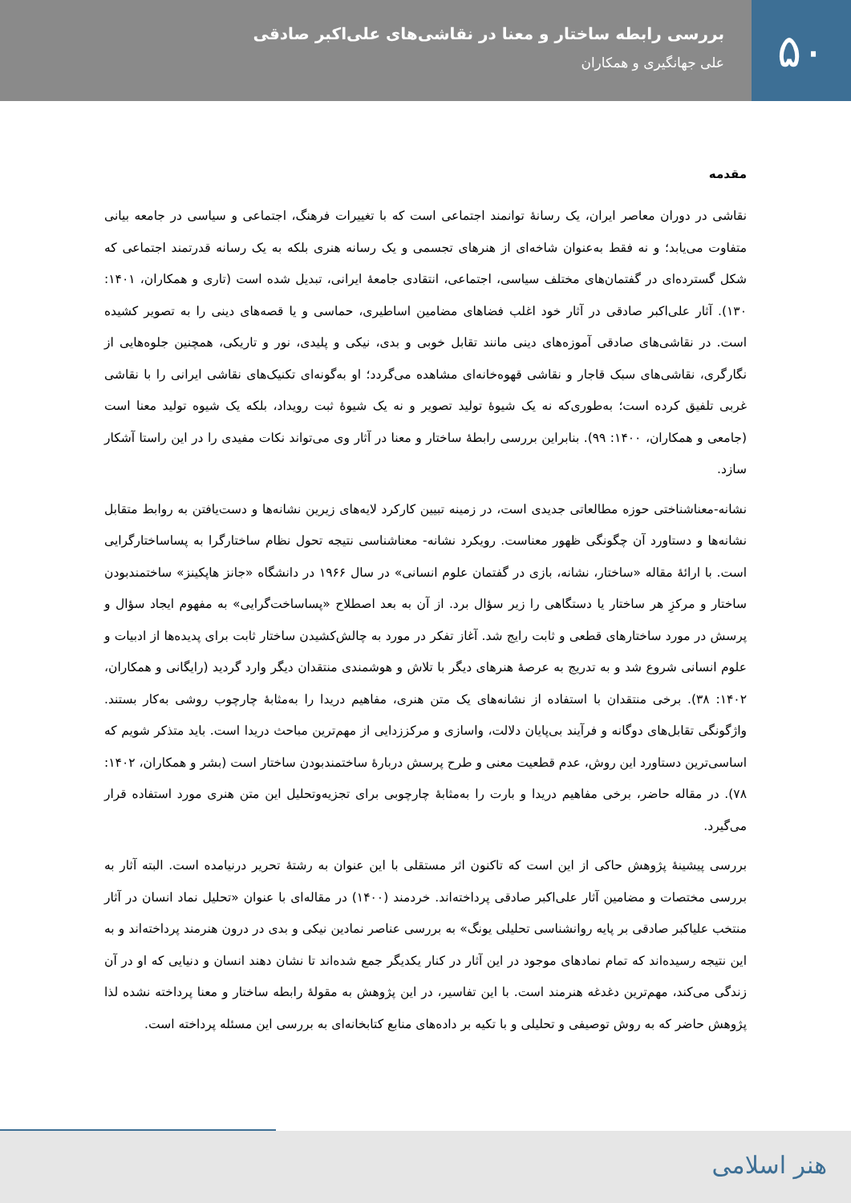۵۰
بررسی رابطه ساختار و معنا در نقاشی‌های علی‌اکبر صادقی
علی جهانگیری و همکاران
مقدمه
نقاشی در دوران معاصر ایران، یک رسانۀ توانمند اجتماعی است که با تغییرات فرهنگ، اجتماعی و سیاسی در جامعه بیانی متفاوت می‌یابد؛ و نه فقط به‌عنوان شاخه‌ای از هنرهای تجسمی و یک رسانه هنری بلکه به یک رسانه قدرتمند اجتماعی که شکل گسترده‌ای در گفتمان‌های مختلف سیاسی، اجتماعی، انتقادی جامعۀ ایرانی، تبدیل شده است (تاری و همکاران، ۱۴۰۱: ۱۳۰). آثار علی‌اکبر صادقی در آثار خود اغلب فضاهای مضامین اساطیری، حماسی و یا قصه‌های دینی را به تصویر کشیده است. در نقاشی‌های صادقی آموزه‌های دینی مانند تقابل خوبی و بدی، نیکی و پلیدی، نور و تاریکی، همچنین جلوه‌هایی از نگارگری، نقاشی‌های سبک قاجار و نقاشی قهوه‌خانه‌ای مشاهده می‌گردد؛ او به‌گونه‌ای تکنیک‌های نقاشی ایرانی را با نقاشی غربی تلفیق کرده است؛ به‌طوری‌که نه یک شیوۀ تولید تصویر و نه یک شیوۀ ثبت رویداد، بلکه یک شیوه تولید معنا است (جامعی و همکاران، ۱۴۰۰: ۹۹). بنابراین بررسی رابطۀ ساختار و معنا در آثار وی می‌تواند نکات مفیدی را در این راستا آشکار سازد.
نشانه-معناشناختی حوزه مطالعاتی جدیدی است، در زمینه تبیین کارکرد لایه‌های زیرین نشانه‌ها و دست‌یافتن به روابط متقابل نشانه‌ها و دستاورد آن چگونگی ظهور معناست. رویکرد نشانه- معناشناسی نتیجه تحول نظام ساختارگرا به پساساختارگرایی است. با ارائۀ مقاله «ساختار، نشانه، بازی در گفتمان علوم انسانی» در سال ۱۹۶۶ در دانشگاه «جانز هاپکینز» ساختمندبودن ساختار و مرکزِ هر ساختار یا دستگاهی را زیر سؤال برد. از آن به بعد اصطلاح «پساساخت‌گرایی» به مفهوم ایجاد سؤال و پرسش در مورد ساختارهای قطعی و ثابت رایج شد. آغاز تفکر در مورد به چالش‌کشیدن ساختار ثابت برای پدیده‌ها از ادبیات و علوم انسانی شروع شد و به تدریج به عرصۀ هنرهای دیگر با تلاش و هوشمندی منتقدان دیگر وارد گردید (رایگانی و همکاران، ۱۴۰۲: ۳۸). برخی منتقدان با استفاده از نشانه‌های یک متن هنری، مفاهیم دریدا را به‌مثابۀ چارچوب روشی به‌کار بستند. واژگونگی تقابل‌های دوگانه و فرآیند بی‌پایان دلالت، واسازی و مرکززدایی از مهم‌ترین مباحث دریدا است. باید متذکر شویم که اساسی‌ترین دستاورد این روش، عدم قطعیت معنی و طرح پرسش دربارۀ ساختمندبودن ساختار است (بشر و همکاران، ۱۴۰۲: ۷۸). در مقاله حاضر، برخی مفاهیم دریدا و بارت را به‌مثابۀ چارچوبی برای تجزیه‌وتحلیل این متن هنری مورد استفاده قرار می‌گیرد.
بررسی پیشینۀ پژوهش حاکی از این است که تاکنون اثر مستقلی با این عنوان به رشتۀ تحریر درنیامده است. البته آثار به بررسی مختصات و مضامین آثار علی‌اکبر صادقی پرداخته‌اند. خردمند (۱۴۰۰) در مقاله‌ای با عنوان «تحلیل نماد انسان در آثار منتخب علیاکبر صادقی بر پایه روانشناسی تحلیلی یونگ» به بررسی عناصر نمادین نیکی و بدی در درون هنرمند پرداخته‌اند و به این نتیجه رسیده‌اند که تمام نمادهای موجود در این آثار در کنار یکدیگر جمع شده‌اند تا نشان دهند انسان و دنیایی که او در آن زندگی می‌کند، مهم‌ترین دغدغه هنرمند است. با این تفاسیر، در این پژوهش به مقولۀ رابطه ساختار و معنا پرداخته نشده لذا پژوهش حاضر که به روش توصیفی و تحلیلی و با تکیه بر داده‌های منابع کتابخانه‌ای به بررسی این مسئله پرداخته است.
هنر اسلامی